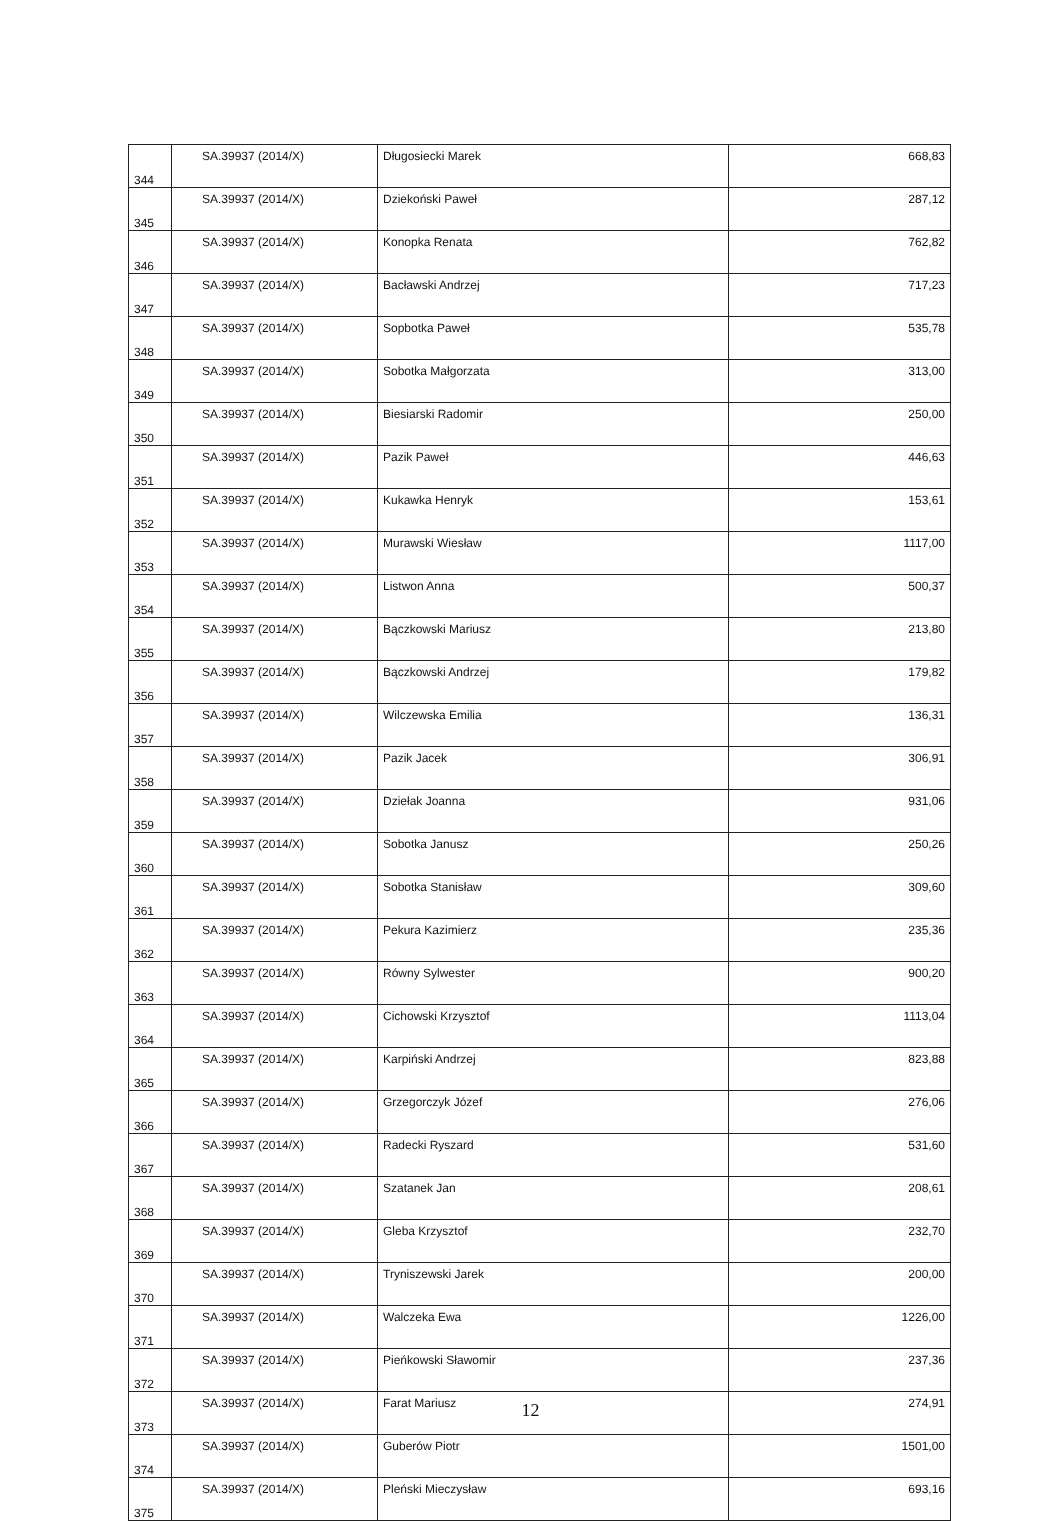| 344 | SA.39937 (2014/X) | Długosiecki Marek | 668,83 |
| 345 | SA.39937 (2014/X) | Dziekoński Paweł | 287,12 |
| 346 | SA.39937 (2014/X) | Konopka Renata | 762,82 |
| 347 | SA.39937 (2014/X) | Bacławski Andrzej | 717,23 |
| 348 | SA.39937 (2014/X) | Sopbotka Paweł | 535,78 |
| 349 | SA.39937 (2014/X) | Sobotka Małgorzata | 313,00 |
| 350 | SA.39937 (2014/X) | Biesiarski Radomir | 250,00 |
| 351 | SA.39937 (2014/X) | Pazik Paweł | 446,63 |
| 352 | SA.39937 (2014/X) | Kukawka Henryk | 153,61 |
| 353 | SA.39937 (2014/X) | Murawski Wiesław | 1117,00 |
| 354 | SA.39937 (2014/X) | Listwon Anna | 500,37 |
| 355 | SA.39937 (2014/X) | Bączkowski Mariusz | 213,80 |
| 356 | SA.39937 (2014/X) | Bączkowski Andrzej | 179,82 |
| 357 | SA.39937 (2014/X) | Wilczewska Emilia | 136,31 |
| 358 | SA.39937 (2014/X) | Pazik Jacek | 306,91 |
| 359 | SA.39937 (2014/X) | Dziełak Joanna | 931,06 |
| 360 | SA.39937 (2014/X) | Sobotka Janusz | 250,26 |
| 361 | SA.39937 (2014/X) | Sobotka Stanisław | 309,60 |
| 362 | SA.39937 (2014/X) | Pekura Kazimierz | 235,36 |
| 363 | SA.39937 (2014/X) | Równy Sylwester | 900,20 |
| 364 | SA.39937 (2014/X) | Cichowski Krzysztof | 1113,04 |
| 365 | SA.39937 (2014/X) | Karpiński Andrzej | 823,88 |
| 366 | SA.39937 (2014/X) | Grzegorczyk Józef | 276,06 |
| 367 | SA.39937 (2014/X) | Radecki Ryszard | 531,60 |
| 368 | SA.39937 (2014/X) | Szatanek Jan | 208,61 |
| 369 | SA.39937 (2014/X) | Gleba Krzysztof | 232,70 |
| 370 | SA.39937 (2014/X) | Tryniszewski Jarek | 200,00 |
| 371 | SA.39937 (2014/X) | Walczeka Ewa | 1226,00 |
| 372 | SA.39937 (2014/X) | Pieńkowski Sławomir | 237,36 |
| 373 | SA.39937 (2014/X) | Farat Mariusz | 274,91 |
| 374 | SA.39937 (2014/X) | Guberów Piotr | 1501,00 |
| 375 | SA.39937 (2014/X) | Pleński Mieczysław | 693,16 |
12